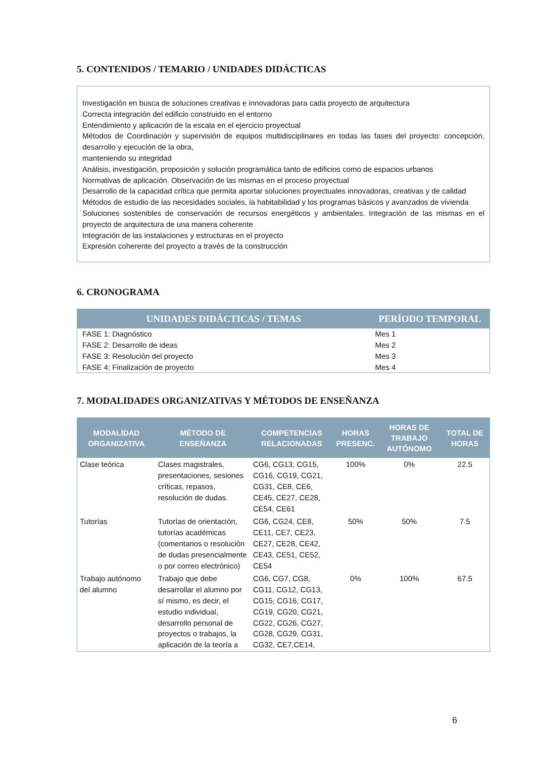5. CONTENIDOS / TEMARIO / UNIDADES DIDÁCTICAS
Investigación en busca de soluciones creativas e innovadoras para cada proyecto de arquitectura
Correcta integración del edificio construido en el entorno
Entendimiento y aplicación de la escala en el ejercicio proyectual
Métodos de Coordinación y supervisión de equipos multidisciplinares en todas las fases del proyecto: concepción, desarrollo y ejecución de la obra,
manteniendo su integridad
Análisis, investigación, proposición y solución programática tanto de edificios como de espacios urbanos
Normativas de aplicación. Observación de las mismas en el proceso proyectual
Desarrollo de la capacidad crítica que permita aportar soluciones proyectuales innovadoras, creativas y de calidad
Métodos de estudio de las necesidades sociales, la habitabilidad y los programas básicos y avanzados de vivienda
Soluciones sostenibles de conservación de recursos energéticos y ambientales. Integración de las mismas en el proyecto de arquitectura de una manera coherente
Integración de las instalaciones y estructuras en el proyecto
Expresión coherente del proyecto a través de la construcción
6. CRONOGRAMA
| UNIDADES DIDÁCTICAS / TEMAS | PERÍODO TEMPORAL |
| --- | --- |
| FASE 1: Diagnóstico | Mes 1 |
| FASE 2: Desarrollo de ideas | Mes 2 |
| FASE 3: Resolución del proyecto | Mes 3 |
| FASE 4: Finalización de proyecto | Mes 4 |
7. MODALIDADES ORGANIZATIVAS Y MÉTODOS DE ENSEÑANZA
| MODALIDAD ORGANIZATIVA | MÉTODO DE ENSEÑANZA | COMPETENCIAS RELACIONADAS | HORAS PRESENC. | HORAS DE TRABAJO AUTÓNOMO | TOTAL DE HORAS |
| --- | --- | --- | --- | --- | --- |
| Clase teórica | Clases magistrales, presentaciones, sesiones críticas, repasos, resolución de dudas. | CG6, CG13, CG15, CG16, CG19, CG21, CG31, CE8, CE6, CE45, CE27, CE28, CE54, CE61 | 100% | 0% | 22.5 |
| Tutorías | Tutorías de orientación, tutorías académicas (comentarios o resolución de dudas presencialmente o por correo electrónico) | CG6, CG24, CE8, CE11, CE7, CE23, CE27, CE28, CE42, CE43, CE51, CE52, CE54 | 50% | 50% | 7.5 |
| Trabajo autónomo del alumno | Trabajo que debe desarrollar el alumno por sí mismo, es decir, el estudio individual, desarrollo personal de proyectos o trabajos, la aplicación de la teoría a | CG6, CG7, CG8, CG11, CG12, CG13, CG15, CG16, CG17, CG19, CG20, CG21, CG22, CG26, CG27, CG28, CG29, CG31, CG32, CE7,CE14, | 0% | 100% | 67.5 |
6